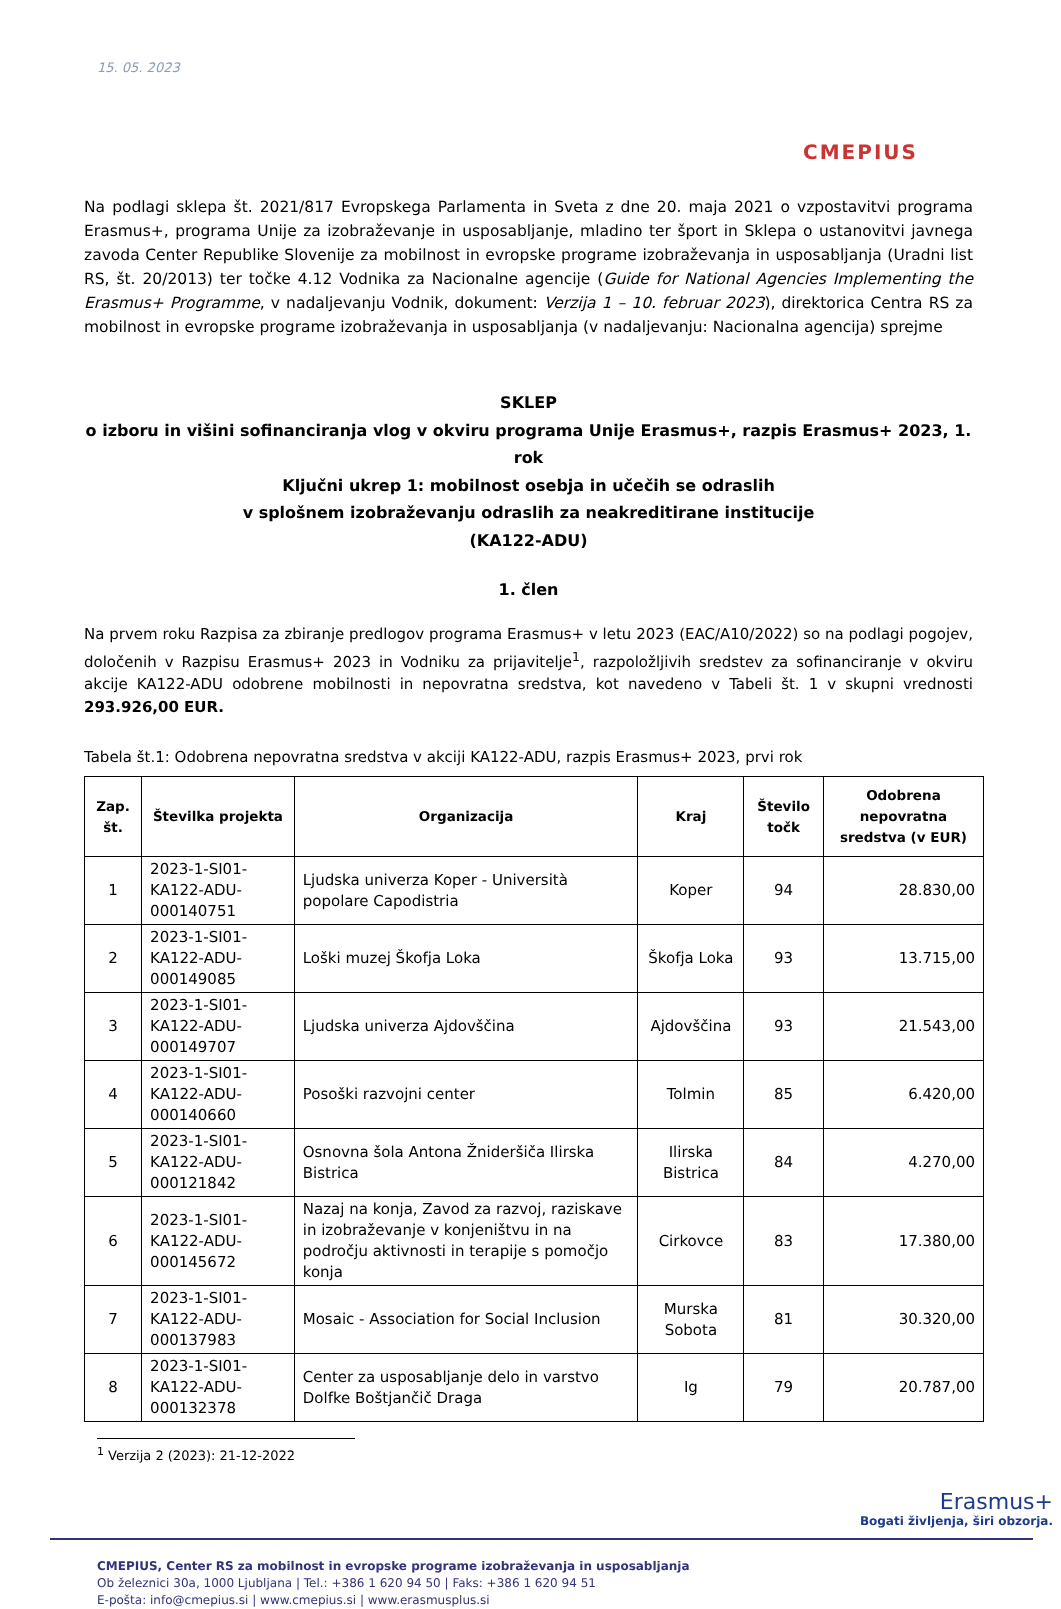15. 05. 2023
CMEPIUS
Na podlagi sklepa št. 2021/817 Evropskega Parlamenta in Sveta z dne 20. maja 2021 o vzpostavitvi programa Erasmus+, programa Unije za izobraževanje in usposabljanje, mladino ter šport in Sklepa o ustanovitvi javnega zavoda Center Republike Slovenije za mobilnost in evropske programe izobraževanja in usposabljanja (Uradni list RS, št. 20/2013) ter točke 4.12 Vodnika za Nacionalne agencije (Guide for National Agencies Implementing the Erasmus+ Programme, v nadaljevanju Vodnik, dokument: Verzija 1 – 10. februar 2023), direktorica Centra RS za mobilnost in evropske programe izobraževanja in usposabljanja (v nadaljevanju: Nacionalna agencija) sprejme
SKLEP
o izboru in višini sofinanciranja vlog v okviru programa Unije Erasmus+, razpis Erasmus+ 2023, 1. rok
Ključni ukrep 1: mobilnost osebja in učečih se odraslih
v splošnem izobraževanju odraslih za neakreditirane institucije
(KA122-ADU)
1. člen
Na prvem roku Razpisa za zbiranje predlogov programa Erasmus+ v letu 2023 (EAC/A10/2022) so na podlagi pogojev, določenih v Razpisu Erasmus+ 2023 in Vodniku za prijavitelje<sup>1</sup>, razpoložljivih sredstev za sofinanciranje v okviru akcije KA122-ADU odobrene mobilnosti in nepovratna sredstva, kot navedeno v Tabeli št. 1 v skupni vrednosti 293.926,00 EUR.
Tabela št.1: Odobrena nepovratna sredstva v akciji KA122-ADU, razpis Erasmus+ 2023, prvi rok
| Zap. št. | Številka projekta | Organizacija | Kraj | Število točk | Odobrena nepovratna sredstva (v EUR) |
| --- | --- | --- | --- | --- | --- |
| 1 | 2023-1-SI01-KA122-ADU-000140751 | Ljudska univerza Koper - Università popolare Capodistria | Koper | 94 | 28.830,00 |
| 2 | 2023-1-SI01-KA122-ADU-000149085 | Loški muzej Škofja Loka | Škofja Loka | 93 | 13.715,00 |
| 3 | 2023-1-SI01-KA122-ADU-000149707 | Ljudska univerza Ajdovščina | Ajdovščina | 93 | 21.543,00 |
| 4 | 2023-1-SI01-KA122-ADU-000140660 | Posoški razvojni center | Tolmin | 85 | 6.420,00 |
| 5 | 2023-1-SI01-KA122-ADU-000121842 | Osnovna šola Antona Žnideršiča Ilirska Bistrica | Ilirska Bistrica | 84 | 4.270,00 |
| 6 | 2023-1-SI01-KA122-ADU-000145672 | Nazaj na konja, Zavod za razvoj, raziskave in izobraževanje v konjeništvu in na področju aktivnosti in terapije s pomočjo konja | Cirkovce | 83 | 17.380,00 |
| 7 | 2023-1-SI01-KA122-ADU-000137983 | Mosaic - Association for Social Inclusion | Murska Sobota | 81 | 30.320,00 |
| 8 | 2023-1-SI01-KA122-ADU-000132378 | Center za usposabljanje delo in varstvo Dolfke Boštjančič Draga | Ig | 79 | 20.787,00 |
<sup>1</sup> Verzija 2 (2023): 21-12-2022
Erasmus+
Bogati življenja, širi obzorja.
CMEPIUS, Center RS za mobilnost in evropske programe izobraževanja in usposabljanja
Ob železnici 30a, 1000 Ljubljana | Tel.: +386 1 620 94 50 | Faks: +386 1 620 94 51
E-pošta: info@cmepius.si | www.cmepius.si | www.erasmusplus.si